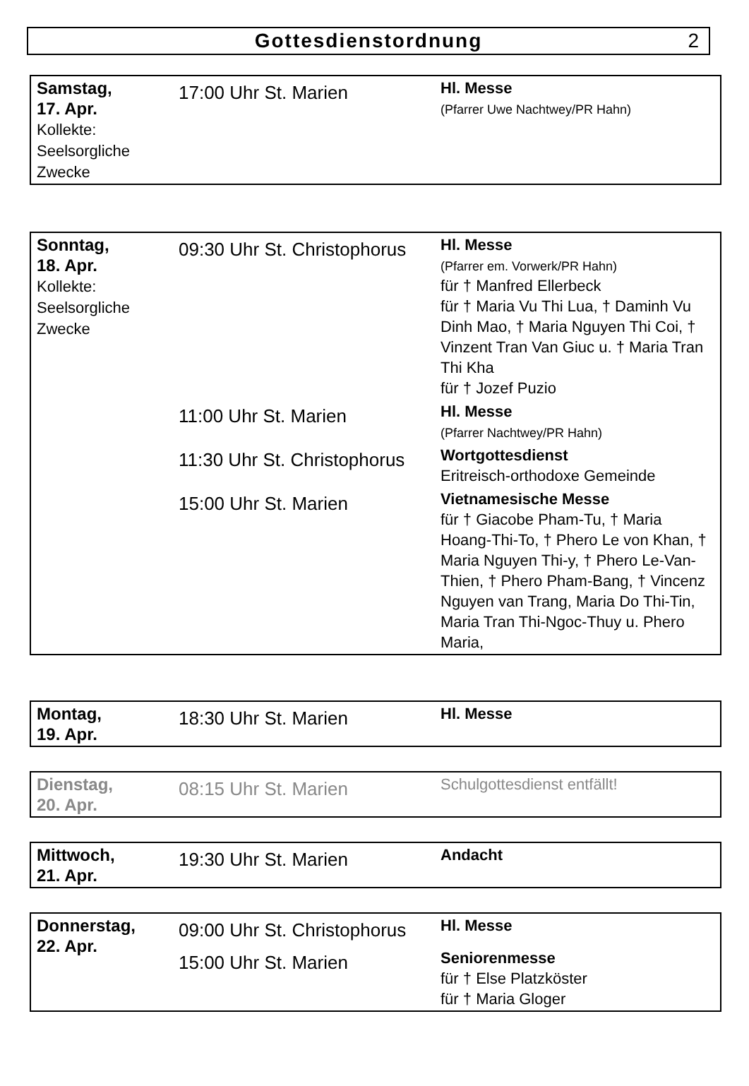Gottesdienstordnung 2
| Samstag, 17. Apr. Kollekte: Seelsorgliche Zwecke | 17:00 Uhr St. Marien | Hl. Messe (Pfarrer Uwe Nachtwey/PR Hahn) |
| Sonntag, 18. Apr. Kollekte: Seelsorgliche Zwecke | 09:30 Uhr St. Christophorus | Hl. Messe (Pfarrer em. Vorwerk/PR Hahn) für † Manfred Ellerbeck für † Maria Vu Thi Lua, † Daminh Vu Dinh Mao, † Maria Nguyen Thi Coi, † Vinzent Tran Van Giuc u. † Maria Tran Thi Kha für † Jozef Puzio |
| | 11:00 Uhr St. Marien | Hl. Messe (Pfarrer Nachtwey/PR Hahn) |
| | 11:30 Uhr St. Christophorus | Wortgottesdienst Eritreisch-orthodoxe Gemeinde |
| | 15:00 Uhr St. Marien | Vietnamesische Messe für † Giacobe Pham-Tu, † Maria Hoang-Thi-To, † Phero Le von Khan, † Maria Nguyen Thi-y, † Phero Le-Van-Thien, † Phero Pham-Bang, † Vincenz Nguyen van Trang, Maria Do Thi-Tin, Maria Tran Thi-Ngoc-Thuy u. Phero Maria, |
| Montag, 19. Apr. | 18:30 Uhr St. Marien | Hl. Messe |
| Dienstag, 20. Apr. | 08:15 Uhr St. Marien | Schulgottesdienst entfällt! |
| Mittwoch, 21. Apr. | 19:30 Uhr St. Marien | Andacht |
| Donnerstag, 22. Apr. | 09:00 Uhr St. Christophorus | Hl. Messe |
| | 15:00 Uhr St. Marien | Seniorenmesse für † Else Platzköster für † Maria Gloger |